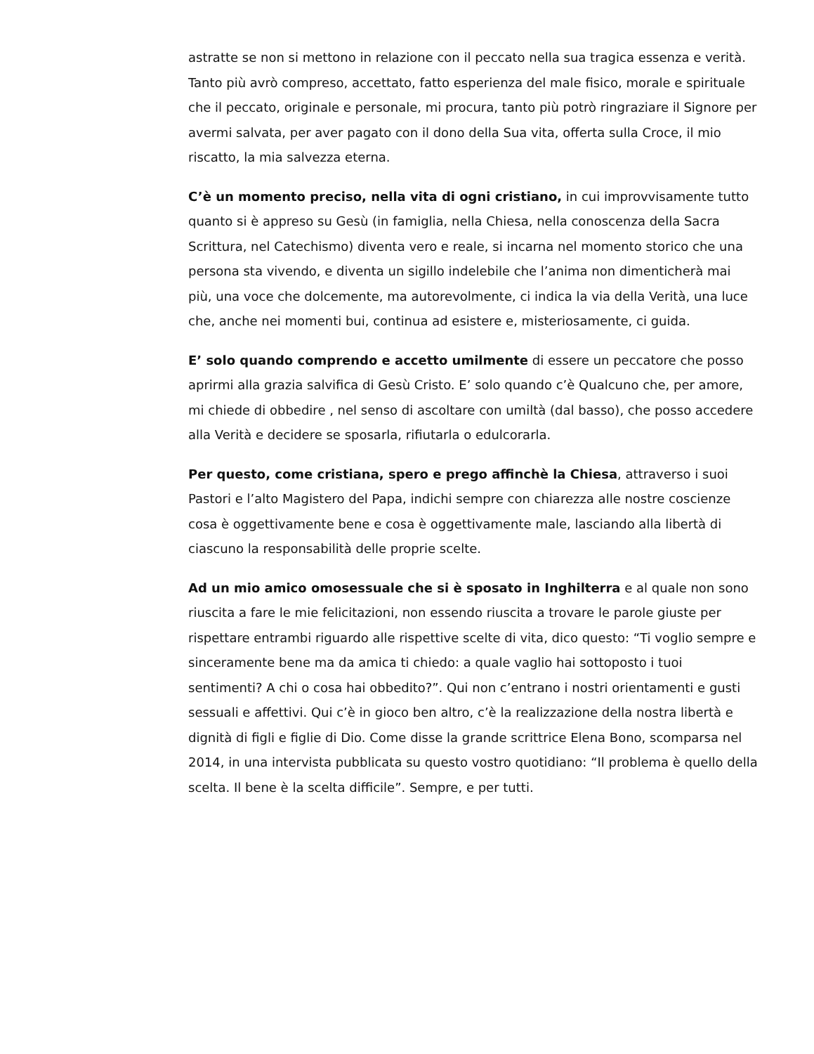astratte se non si mettono in relazione con il peccato nella sua tragica essenza e verità. Tanto più avrò compreso, accettato, fatto esperienza del male fisico, morale e spirituale che il peccato, originale e personale, mi procura, tanto più potrò ringraziare il Signore per avermi salvata, per aver pagato con il dono della Sua vita, offerta sulla Croce, il mio riscatto, la mia salvezza eterna.
C’è un momento preciso, nella vita di ogni cristiano, in cui improvvisamente tutto quanto si è appreso su Gesù (in famiglia, nella Chiesa, nella conoscenza della Sacra Scrittura, nel Catechismo) diventa vero e reale, si incarna nel momento storico che una persona sta vivendo, e diventa un sigillo indelebile che l’anima non dimenticherà mai più, una voce che dolcemente, ma autorevolmente, ci indica la via della Verità, una luce che, anche nei momenti bui, continua ad esistere e, misteriosamente, ci guida.
E’ solo quando comprendo e accetto umilmente di essere un peccatore che posso aprirmi alla grazia salvifica di Gesù Cristo. E’ solo quando c’è Qualcuno che, per amore, mi chiede di obbedire , nel senso di ascoltare con umiltà (dal basso), che posso accedere alla Verità e decidere se sposarla, rifiutarla o edulcorarla.
Per questo, come cristiana, spero e prego affinchè la Chiesa, attraverso i suoi Pastori e l’alto Magistero del Papa, indichi sempre con chiarezza alle nostre coscienze cosa è oggettivamente bene e cosa è oggettivamente male, lasciando alla libertà di ciascuno la responsabilità delle proprie scelte.
Ad un mio amico omosessuale che si è sposato in Inghilterra e al quale non sono riuscita a fare le mie felicitazioni, non essendo riuscita a trovare le parole giuste per rispettare entrambi riguardo alle rispettive scelte di vita, dico questo: “Ti voglio sempre e sinceramente bene ma da amica ti chiedo: a quale vaglio hai sottoposto i tuoi sentimenti? A chi o cosa hai obbedito?”. Qui non c’entrano i nostri orientamenti e gusti sessuali e affettivi. Qui c’è in gioco ben altro, c’è la realizzazione della nostra libertà e dignità di figli e figlie di Dio. Come disse la grande scrittrice Elena Bono, scomparsa nel 2014, in una intervista pubblicata su questo vostro quotidiano: “Il problema è quello della scelta. Il bene è la scelta difficile”. Sempre, e per tutti.